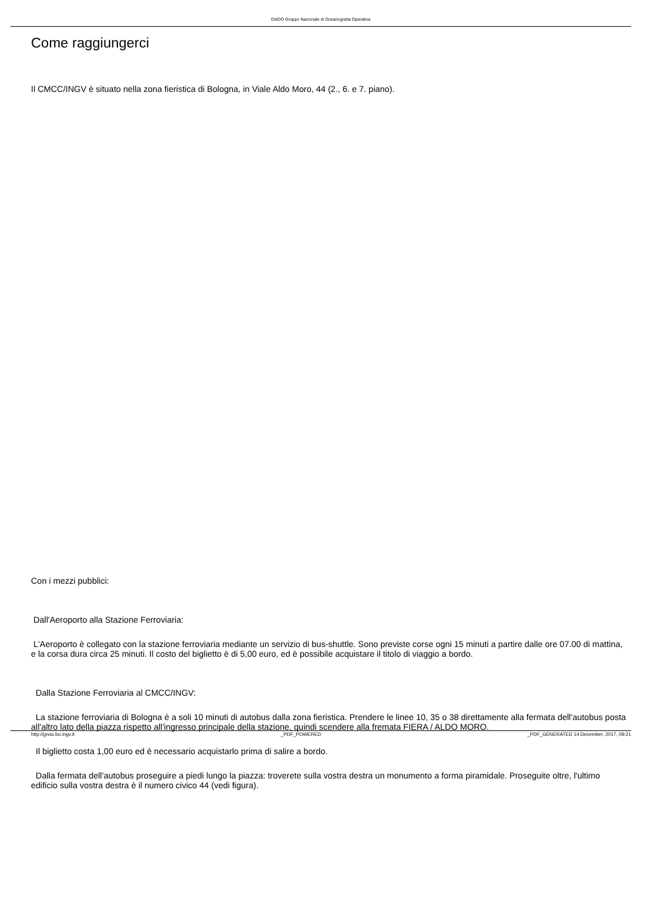GNOO Gruppo Nazionale di Oceanografia Operativa
Come raggiungerci
Il CMCC/INGV è situato nella zona fieristica di Bologna, in Viale Aldo Moro, 44 (2., 6. e 7. piano).
Con i mezzi pubblici:
Dall'Aeroporto alla Stazione Ferroviaria:
L'Aeroporto è collegato con la stazione ferroviaria mediante un servizio di bus-shuttle. Sono previste corse ogni 15 minuti a partire dalle ore 07.00 di mattina, e la corsa dura circa 25 minuti. Il costo del biglietto è di 5,00 euro, ed è possibile acquistare il titolo di viaggio a bordo.
Dalla Stazione Ferroviaria al CMCC/INGV:
La stazione ferroviaria di Bologna è a soli 10 minuti di autobus dalla zona fieristica. Prendere le linee 10, 35 o 38 direttamente alla fermata dell'autobus posta all'altro lato della piazza rispetto all'ingresso principale della stazione, quindi scendere alla fremata FIERA / ALDO MORO.
Il biglietto costa 1,00 euro ed è necessario acquistarlo prima di salire a bordo.
Dalla fermata dell'autobus proseguire a piedi lungo la piazza: troverete sulla vostra destra un monumento a forma piramidale. Proseguite oltre, l'ultimo edificio sulla vostra destra è il numero civico 44 (vedi figura).
http://gnoo.bo.ingv.it _PDF_POWERED _PDF_GENERATED 14 December, 2017, 09:21